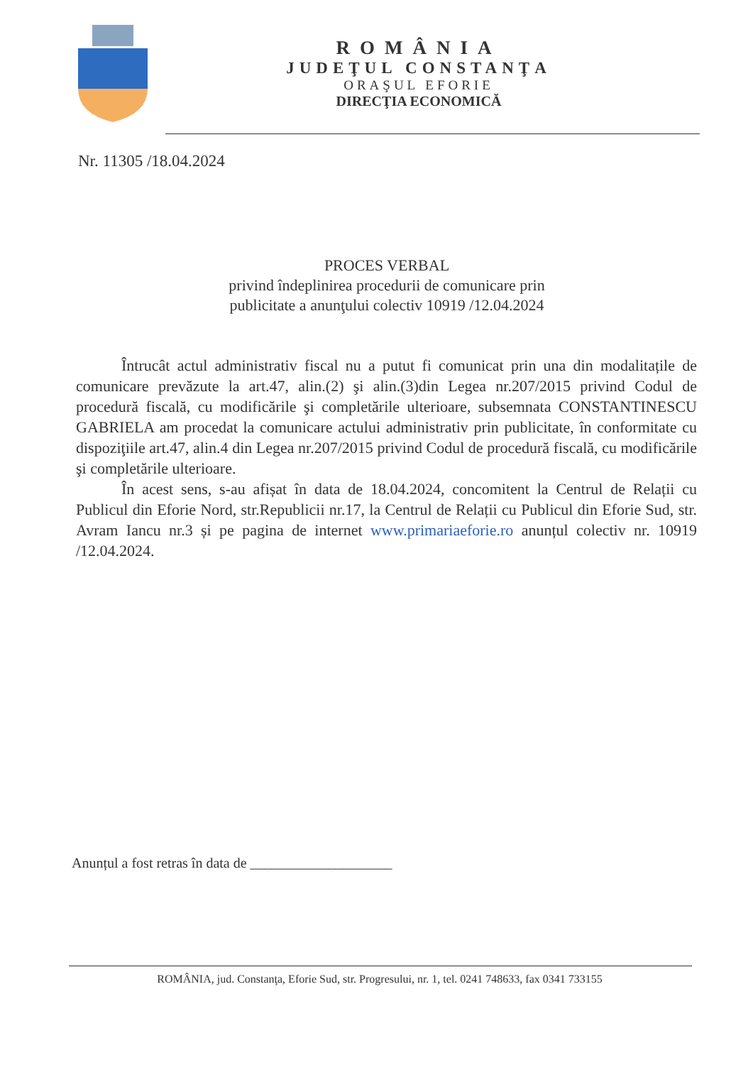ROMÂNIA
JUDEŢUL CONSTANŢA
ORAŞUL EFORIE
DIRECŢIA ECONOMICĂ
Nr. 11305 /18.04.2024
PROCES VERBAL
privind îndeplinirea procedurii de comunicare prin publicitate a anunţului colectiv 10919 /12.04.2024
Întrucât actul administrativ fiscal nu a putut fi comunicat prin una din modalitațile de comunicare prevăzute la art.47, alin.(2) şi alin.(3)din Legea nr.207/2015 privind Codul de procedură fiscală, cu modificările şi completările ulterioare, subsemnata CONSTANTINESCU GABRIELA am procedat la comunicare actului administrativ prin publicitate, în conformitate cu dispoziţiile art.47, alin.4 din Legea nr.207/2015 privind Codul de procedură fiscală, cu modificările şi completările ulterioare.
În acest sens, s-au afișat în data de 18.04.2024, concomitent la Centrul de Relații cu Publicul din Eforie Nord, str.Republicii nr.17, la Centrul de Relații cu Publicul din Eforie Sud, str. Avram Iancu nr.3 și pe pagina de internet www.primariaeforie.ro anunțul colectiv nr. 10919 /12.04.2024.
Anunțul a fost retras în data de ____________________
ROMÂNIA, jud. Constanţa, Eforie Sud, str. Progresului, nr. 1, tel. 0241 748633, fax 0341 733155